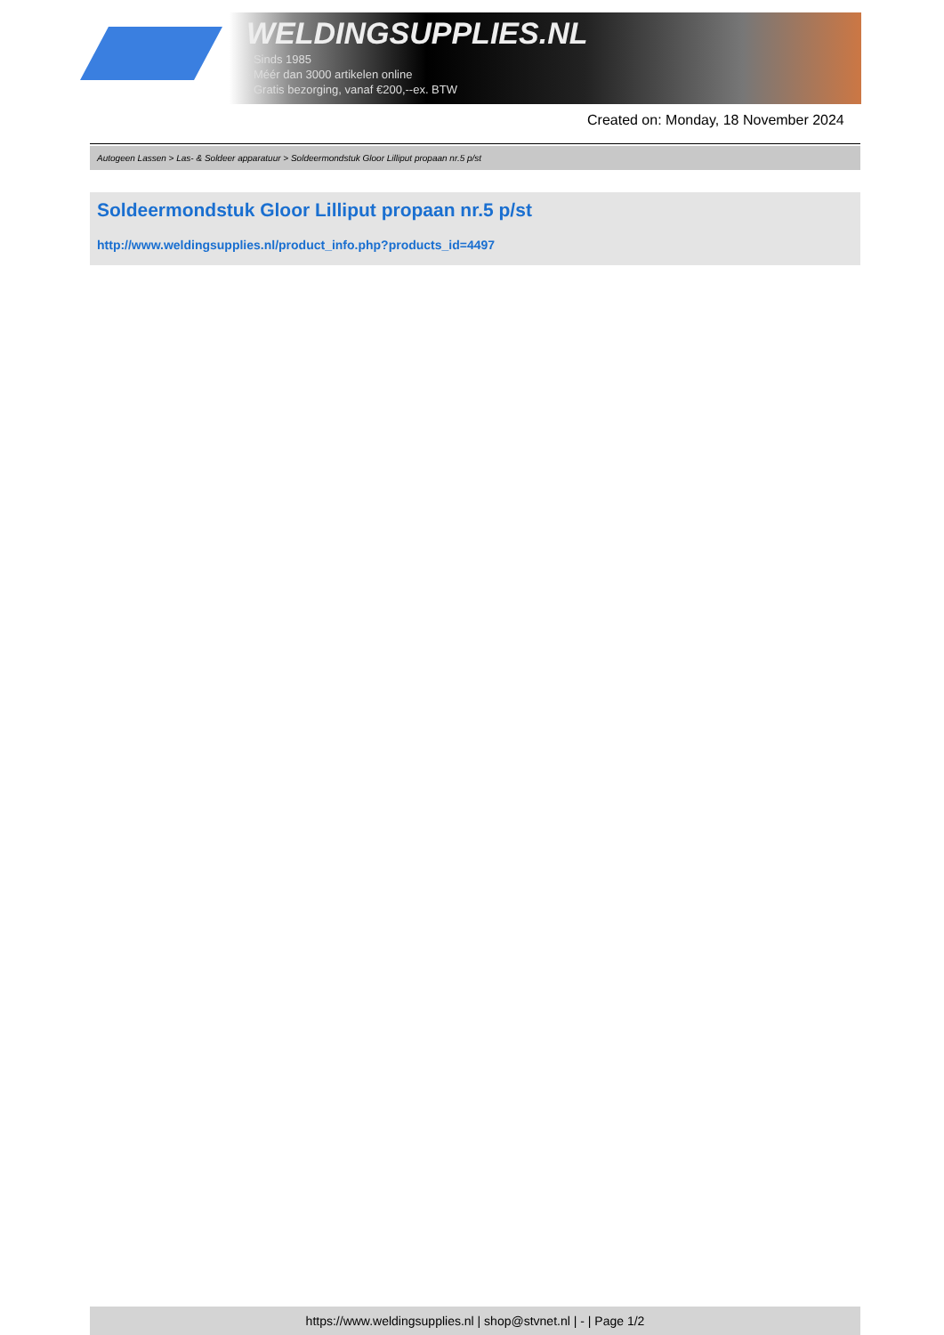WELDINGSUPPLIES.NL
- Sinds 1985
- Méér dan 3000 artikelen online
- Gratis bezorging, vanaf €200,--ex. BTW
Created on: Monday, 18 November 2024
Autogeen Lassen > Las- & Soldeer apparatuur > Soldeermondstuk Gloor Lilliput propaan nr.5 p/st
Soldeermondstuk Gloor Lilliput propaan nr.5 p/st
http://www.weldingsupplies.nl/product_info.php?products_id=4497
https://www.weldingsupplies.nl | shop@stvnet.nl | - | Page 1/2